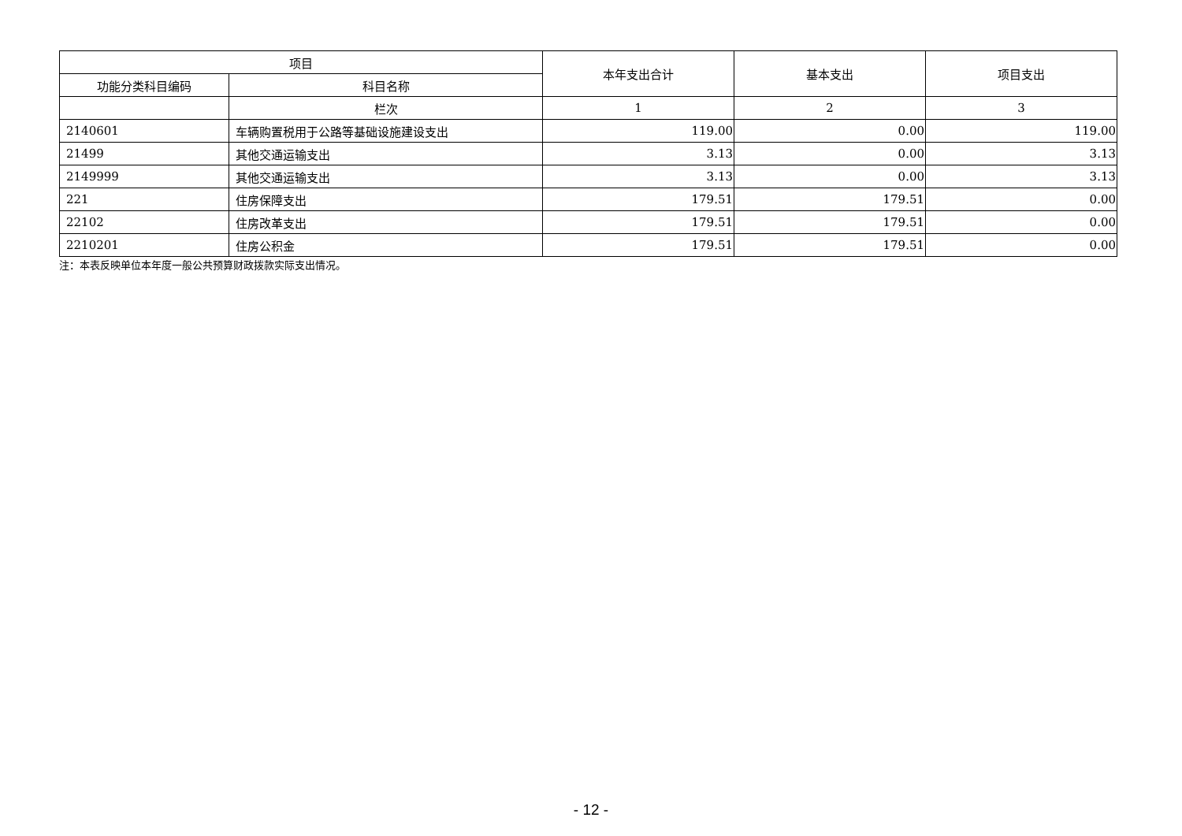| 项目 | | 本年支出合计 | 基本支出 | 项目支出 |
| --- | --- | --- | --- | --- |
| 功能分类科目编码 | 科目名称 | | | |
| | 栏次 | 1 | 2 | 3 |
| 2140601 | 车辆购置税用于公路等基础设施建设支出 | 119.00 | 0.00 | 119.00 |
| 21499 | 其他交通运输支出 | 3.13 | 0.00 | 3.13 |
| 2149999 | 其他交通运输支出 | 3.13 | 0.00 | 3.13 |
| 221 | 住房保障支出 | 179.51 | 179.51 | 0.00 |
| 22102 | 住房改革支出 | 179.51 | 179.51 | 0.00 |
| 2210201 | 住房公积金 | 179.51 | 179.51 | 0.00 |
注：本表反映单位本年度一般公共预算财政拨款实际支出情况。
- 12 -